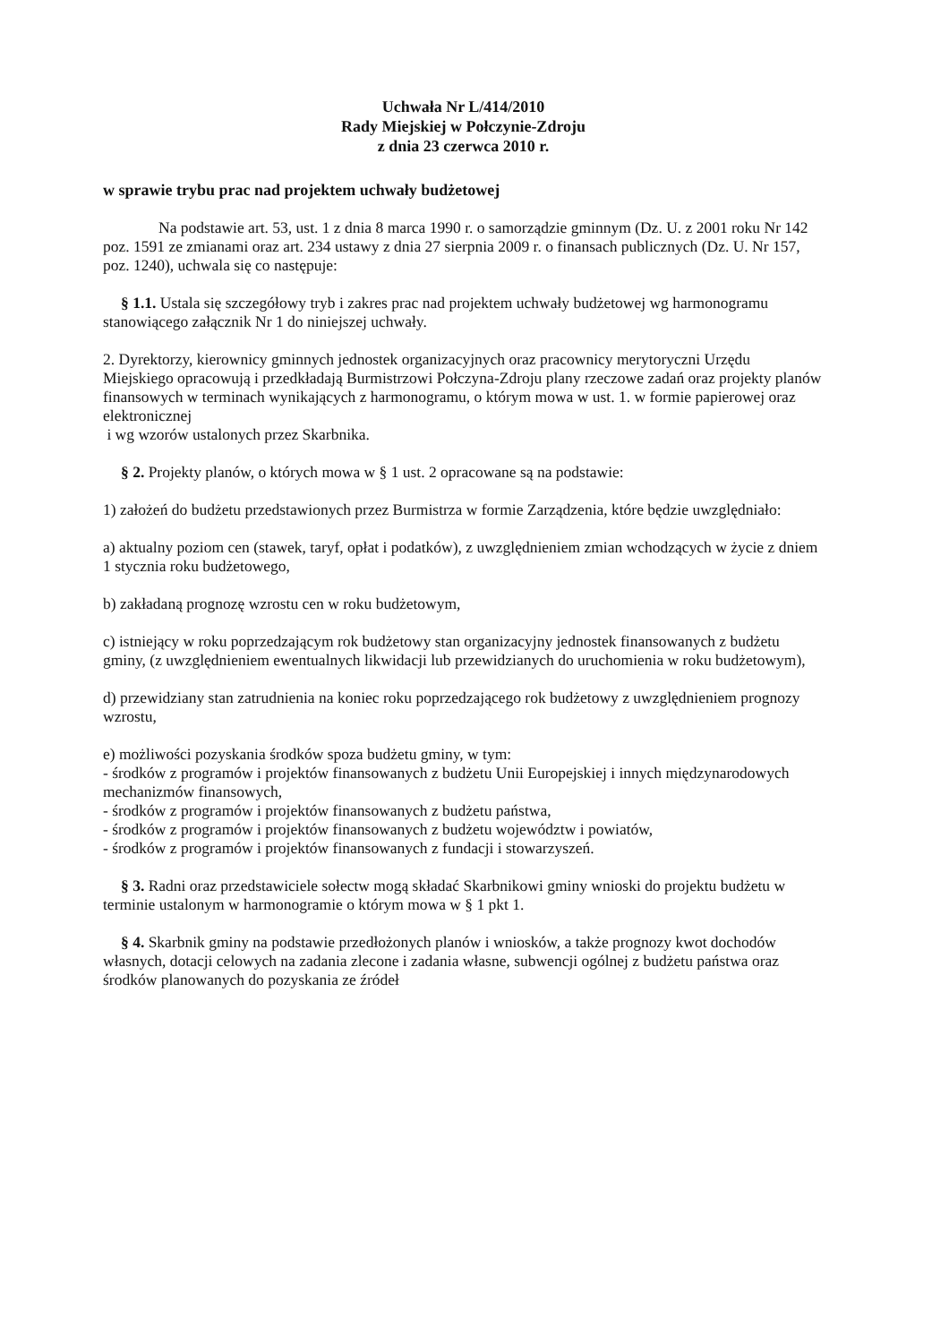Uchwała Nr L/414/2010
Rady Miejskiej w Połczynie-Zdroju
z dnia 23 czerwca 2010 r.
w sprawie trybu prac nad projektem uchwały budżetowej
Na podstawie art. 53, ust. 1 z dnia 8 marca 1990 r. o samorządzie gminnym (Dz. U. z 2001 roku Nr 142 poz. 1591 ze zmianami oraz art. 234 ustawy z dnia 27 sierpnia 2009 r. o finansach publicznych (Dz. U. Nr 157, poz. 1240), uchwala się co następuje:
§ 1.1. Ustala się szczegółowy tryb i zakres prac nad projektem uchwały budżetowej wg harmonogramu stanowiącego załącznik Nr 1 do niniejszej uchwały.
2. Dyrektorzy, kierownicy gminnych jednostek organizacyjnych oraz pracownicy merytoryczni Urzędu Miejskiego opracowują i przedkładają Burmistrzowi Połczyna-Zdroju plany rzeczowe zadań oraz projekty planów finansowych w terminach wynikających z harmonogramu, o którym mowa w ust. 1. w formie papierowej oraz elektronicznej
i wg wzorów ustalonych przez Skarbnika.
§ 2. Projekty planów, o których mowa w § 1 ust. 2 opracowane są na podstawie:
1) założeń do budżetu przedstawionych przez Burmistrza w formie Zarządzenia, które będzie uwzględniało:
a) aktualny poziom cen (stawek, taryf, opłat i podatków), z uwzględnieniem zmian wchodzących w życie z dniem 1 stycznia roku budżetowego,
b) zakładaną prognozę wzrostu cen w roku budżetowym,
c) istniejący w roku poprzedzającym rok budżetowy stan organizacyjny jednostek finansowanych z budżetu gminy, (z uwzględnieniem ewentualnych likwidacji lub przewidzianych do uruchomienia w roku budżetowym),
d) przewidziany stan zatrudnienia na koniec roku poprzedzającego rok budżetowy z uwzględnieniem prognozy wzrostu,
e) możliwości pozyskania środków spoza budżetu gminy, w tym:
- środków z programów i projektów finansowanych z budżetu Unii Europejskiej i innych międzynarodowych mechanizmów finansowych,
- środków z programów i projektów finansowanych z budżetu państwa,
- środków z programów i projektów finansowanych z budżetu województw i powiatów,
- środków z programów i projektów finansowanych z fundacji i stowarzyszeń.
§ 3. Radni oraz przedstawiciele sołectw mogą składać Skarbnikowi gminy wnioski do projektu budżetu w terminie ustalonym w harmonogramie o którym mowa w § 1 pkt 1.
§ 4. Skarbnik gminy na podstawie przedłożonych planów i wniosków, a także prognozy kwot dochodów własnych, dotacji celowych na zadania zlecone i zadania własne, subwencji ogólnej z budżetu państwa oraz środków planowanych do pozyskania ze źródeł